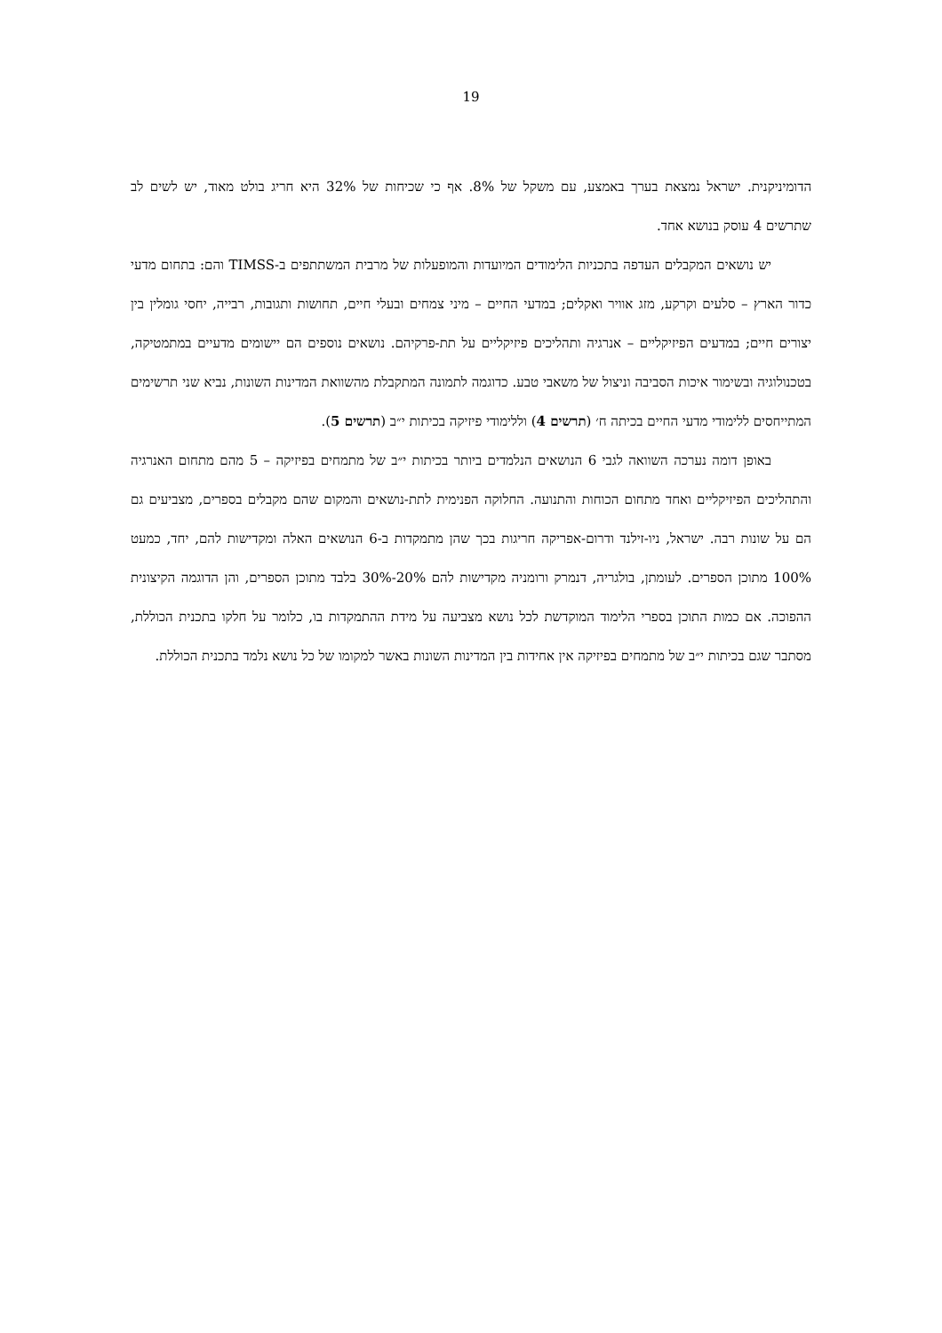19
הדומיניקנית. ישראל נמצאת בערך באמצע, עם משקל של 8%. אף כי שכיחות של 32% היא חריג בולט מאוד, יש לשים לב שתרשים 4 עוסק בנושא אחד.
יש נושאים המקבלים העדפה בתכניות הלימודים המיועדות והמופעלות של מרבית המשתתפים ב-TIMSS והם: בתחום מדעי כדור הארץ – סלעים וקרקע, מזג אוויר ואקלים; במדעי החיים – מיני צמחים ובעלי חיים, תחושות ותגובות, רבייה, יחסי גומלין בין יצורים חיים; במדעים הפיזיקליים – אנרגיה ותהליכים פיזיקליים על תת-פרקיהם. נושאים נוספים הם יישומים מדעיים במתמטיקה, בטכנולוגיה ובשימור איכות הסביבה וניצול של משאבי טבע. כדוגמה לתמונה המתקבלת מהשוואת המדינות השונות, נביא שני תרשימים המתייחסים ללימודי מדעי החיים בכיתה ח׳ (תרשים 4) וללימודי פיזיקה בכיתות י״ב (תרשים 5).
באופן דומה נערכה השוואה לגבי 6 הנושאים הנלמדים ביותר בכיתות י״ב של מתמחים בפיזיקה – 5 מהם מתחום האנרגיה והתהליכים הפיזיקליים ואחד מתחום הכוחות והתנועה. החלוקה הפנימית לתת-נושאים והמקום שהם מקבלים בספרים, מצביעים גם הם על שונות רבה. ישראל, ניו-זילנד ודרום-אפריקה חריגות בכך שהן מתמקדות ב-6 הנושאים האלה ומקדישות להם, יחד, כמעט 100% מתוכן הספרים. לעומתן, בולגריה, דנמרק ורומניה מקדישות להם 20%-30% בלבד מתוכן הספרים, והן הדוגמה הקיצונית ההפוכה. אם כמות התוכן בספרי הלימוד המוקדשת לכל נושא מצביעה על מידת ההתמקדות בו, כלומר על חלקו בתכנית הכוללת, מסתבר שגם בכיתות י״ב של מתמחים בפיזיקה אין אחידות בין המדינות השונות באשר למקומו של כל נושא נלמד בתכנית הכוללת.